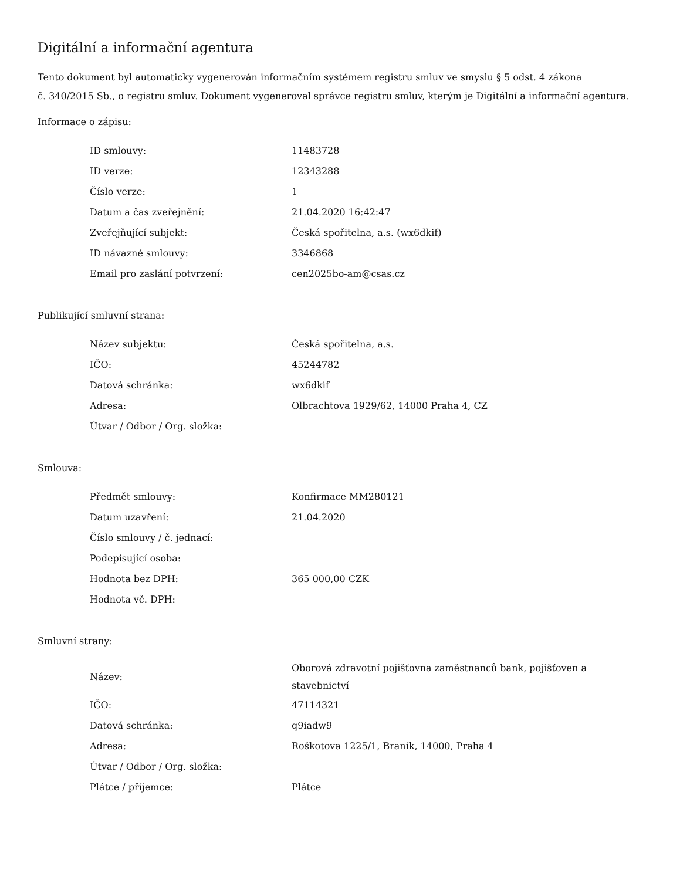Digitální a informační agentura
Tento dokument byl automaticky vygenerován informačním systémem registru smluv ve smyslu § 5 odst. 4 zákona
č. 340/2015 Sb., o registru smluv. Dokument vygeneroval správce registru smluv, kterým je Digitální a informační agentura.
Informace o zápisu:
| ID smlouvy: | 11483728 |
| ID verze: | 12343288 |
| Číslo verze: | 1 |
| Datum a čas zveřejnění: | 21.04.2020 16:42:47 |
| Zveřejňující subjekt: | Česká spořitelna, a.s. (wx6dkif) |
| ID návazné smlouvy: | 3346868 |
| Email pro zaslání potvrzení: | cen2025bo-am@csas.cz |
Publikující smluvní strana:
| Název subjektu: | Česká spořitelna, a.s. |
| IČO: | 45244782 |
| Datová schránka: | wx6dkif |
| Adresa: | Olbrachtova 1929/62, 14000 Praha 4, CZ |
| Útvar / Odbor / Org. složka: | |
Smlouva:
| Předmět smlouvy: | Konfirmace MM280121 |
| Datum uzavření: | 21.04.2020 |
| Číslo smlouvy / č. jednací: | |
| Podepisující osoba: | |
| Hodnota bez DPH: | 365 000,00 CZK |
| Hodnota vč. DPH: | |
Smluvní strany:
| Název: | Oborová zdravotní pojišťovna zaměstnanců bank, pojišťoven a stavebnictví |
| IČO: | 47114321 |
| Datová schránka: | q9iadw9 |
| Adresa: | Roškotova 1225/1, Braník, 14000, Praha 4 |
| Útvar / Odbor / Org. složka: | |
| Plátce / příjemce: | Plátce |